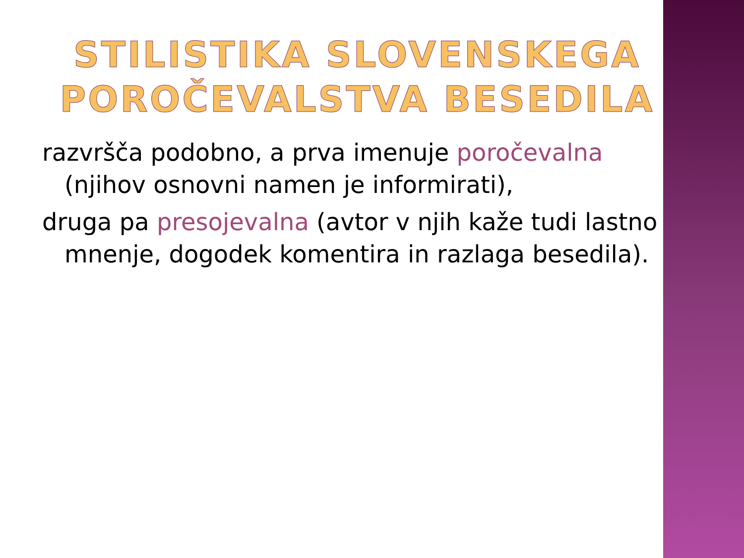STILISTIKA SLOVENSKEGA POROČEVALSTVA BESEDILA
razvršča podobno, a prva imenuje poročevalna (njihov osnovni namen je informirati),
druga pa presojevalna (avtor v njih kaže tudi lastno mnenje, dogodek komentira in razlaga besedila).